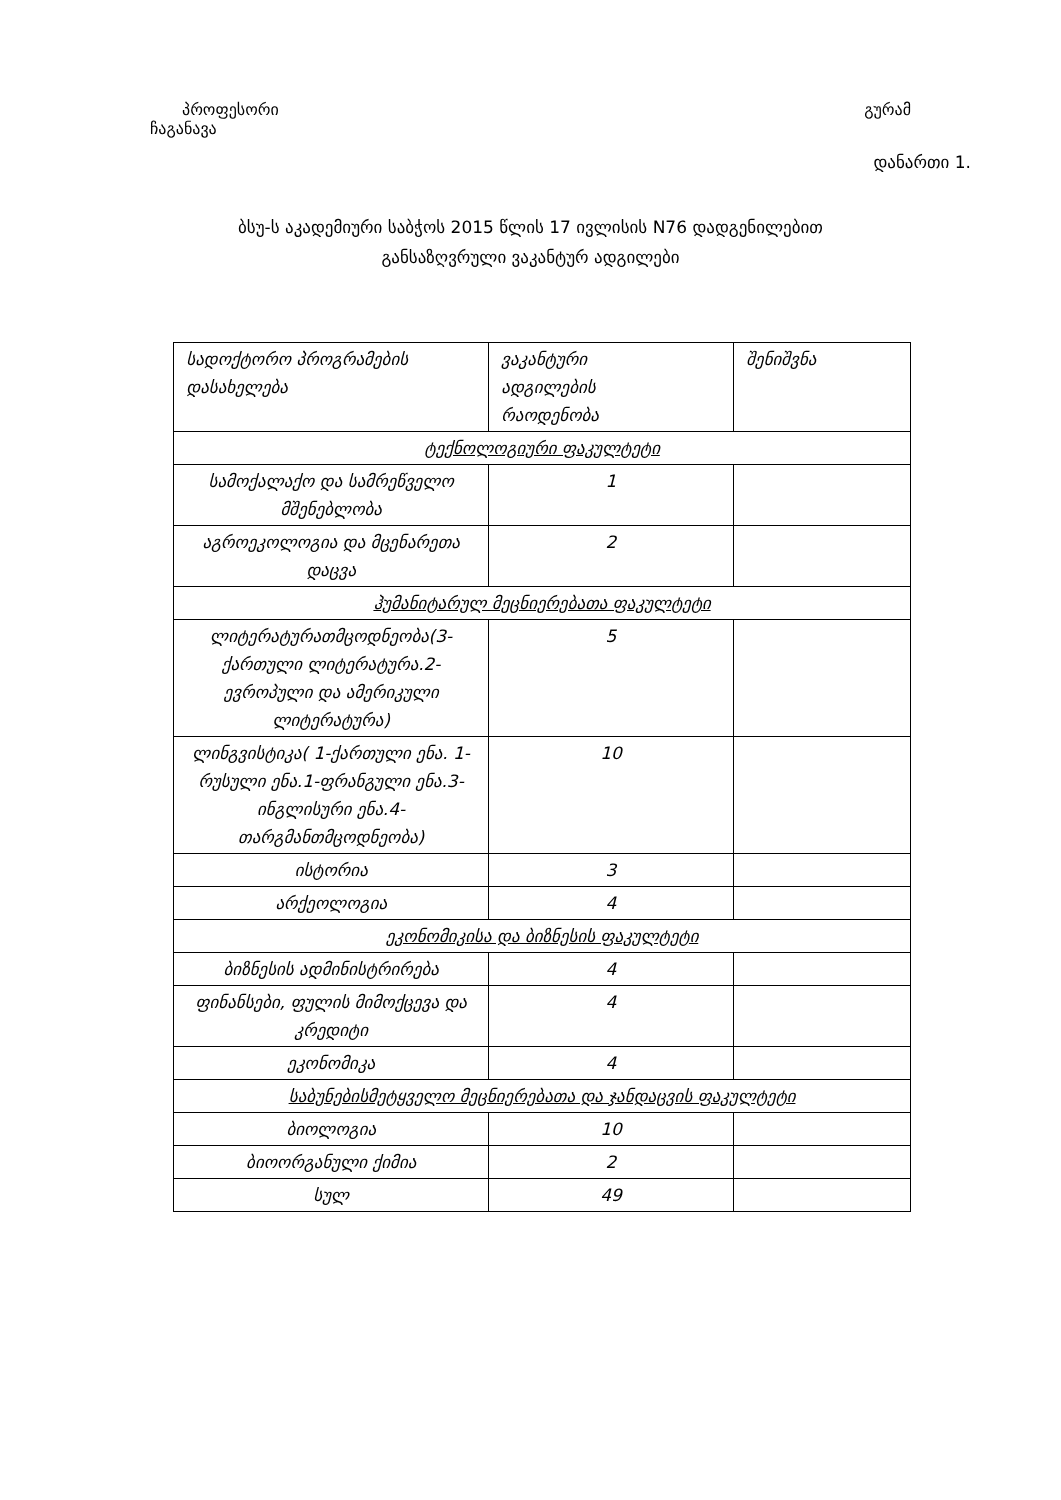პროფესორი გურამ
ჩაგანავა
დანართი 1.
ბსუ-ს აკადემიური საბჭოს 2015 წლის 17 ივლისის N76 დადგენილებით
განსაზღვრული ვაკანტურ ადგილები
| სადოქტორო პროგრამების დასახელება | ვაკანტური ადგილების რაოდენობა | შენიშვნა |
| ტექნოლოგიური ფაკულტეტი | | |
| სამოქალაქო და სამრეწველო მშენებლობა | 1 | |
| აგროეკოლოგია და მცენარეთა დაცვა | 2 | |
| ჰუმანიტარულ მეცნიერებათა ფაკულტეტი | | |
| ლიტერატურათმცოდნეობა(3-ქართული ლიტერატურა.2-ევროპული და ამერიკული ლიტერატურა) | 5 | |
| ლინგვისტიკა( 1-ქართული ენა. 1-რუსული ენა.1-ფრანგული ენა.3-ინგლისური ენა.4-თარგმანთმცოდნეობა) | 10 | |
| ისტორია | 3 | |
| არქეოლოგია | 4 | |
| ეკონომიკისა და ბიზნესის ფაკულტეტი | | |
| ბიზნესის ადმინისტრირება | 4 | |
| ფინანსები, ფულის მიმოქცევა და კრედიტი | 4 | |
| ეკონომიკა | 4 | |
| საბუნებისმეტყველო მეცნიერებათა და ჯანდაცვის ფაკულტეტი | | |
| ბიოლოგია | 10 | |
| ბიოორგანული ქიმია | 2 | |
| სულ | 49 | |